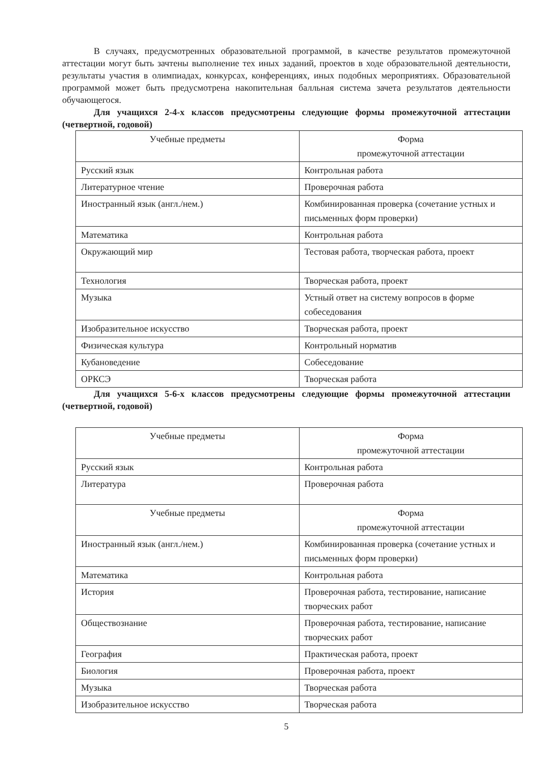В случаях, предусмотренных образовательной программой, в качестве результатов промежуточной аттестации могут быть зачтены выполнение тех иных заданий, проектов в ходе образовательной деятельности, результаты участия в олимпиадах, конкурсах, конференциях, иных подобных мероприятиях. Образовательной программой может быть предусмотрена накопительная балльная система зачета результатов деятельности обучающегося.
Для учащихся 2-4-х классов предусмотрены следующие формы промежуточной аттестации (четвертной, годовой)
| Учебные предметы | Форма промежуточной аттестации |
| Русский язык | Контрольная работа |
| Литературное чтение | Проверочная работа |
| Иностранный язык (англ./нем.) | Комбинированная проверка (сочетание устных и письменных форм проверки) |
| Математика | Контрольная работа |
| Окружающий мир | Тестовая работа, творческая работа, проект |
| Технология | Творческая работа, проект |
| Музыка | Устный ответ на систему вопросов в форме собеседования |
| Изобразительное искусство | Творческая работа, проект |
| Физическая культура | Контрольный норматив |
| Кубановедение | Собеседование |
| ОРКСЭ | Творческая работа |
Для учащихся 5-6-х классов предусмотрены следующие формы промежуточной аттестации (четвертной, годовой)
| Учебные предметы | Форма промежуточной аттестации |
| Русский язык | Контрольная работа |
| Литература | Проверочная работа |
| Учебные предметы | Форма промежуточной аттестации |
| Иностранный язык (англ./нем.) | Комбинированная проверка (сочетание устных и письменных форм проверки) |
| Математика | Контрольная работа |
| История | Проверочная работа, тестирование, написание творческих работ |
| Обществознание | Проверочная работа, тестирование, написание творческих работ |
| География | Практическая работа, проект |
| Биология | Проверочная работа, проект |
| Музыка | Творческая работа |
| Изобразительное искусство | Творческая работа |
5